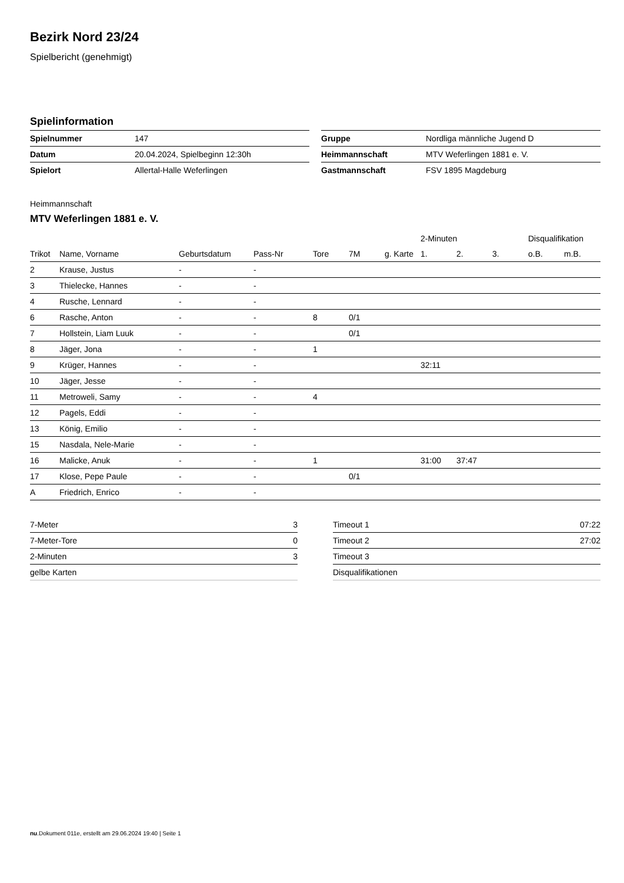Bezirk Nord 23/24
Spielbericht (genehmigt)
Spielinformation
| Spielnummer | 147 |
| Datum | 20.04.2024, Spielbeginn 12:30h |
| Spielort | Allertal-Halle Weferlingen |
| Gruppe | Nordliga männliche Jugend D |
| Heimmannschaft | MTV Weferlingen 1881 e. V. |
| Gastmannschaft | FSV 1895 Magdeburg |
Heimmannschaft
MTV Weferlingen 1881 e. V.
| | | | | | | | 2-Minuten | | | Disqualifikation | |
| --- | --- | --- | --- | --- | --- | --- | --- | --- | --- | --- | --- |
| Trikot | Name, Vorname | Geburtsdatum | Pass-Nr | Tore | 7M | g. Karte | 1. | 2. | 3. | o.B. | m.B. |
| 2 | Krause, Justus | - | - | | | | | | | | |
| 3 | Thielecke, Hannes | - | - | | | | | | | | |
| 4 | Rusche, Lennard | - | - | | | | | | | | |
| 6 | Rasche, Anton | - | - | 8 | 0/1 | | | | | | |
| 7 | Hollstein, Liam Luuk | - | - | | 0/1 | | | | | | |
| 8 | Jäger, Jona | - | - | 1 | | | | | | | |
| 9 | Krüger, Hannes | - | - | | | | 32:11 | | | | |
| 10 | Jäger, Jesse | - | - | | | | | | | | |
| 11 | Metroweli, Samy | - | - | 4 | | | | | | | |
| 12 | Pagels, Eddi | - | - | | | | | | | | |
| 13 | König, Emilio | - | - | | | | | | | | |
| 15 | Nasdala, Nele-Marie | - | - | | | | | | | | |
| 16 | Malicke, Anuk | - | - | 1 | | | 31:00 | 37:47 | | | |
| 17 | Klose, Pepe Paule | - | - | | 0/1 | | | | | | |
| A | Friedrich, Enrico | - | - | | | | | | | | |
| 7-Meter | 3 |
| 7-Meter-Tore | 0 |
| 2-Minuten | 3 |
| gelbe Karten | |
| Timeout 1 | 07:22 |
| Timeout 2 | 27:02 |
| Timeout 3 | |
| Disqualifikationen | |
nu.Dokument 011e, erstellt am 29.06.2024 19:40 | Seite 1